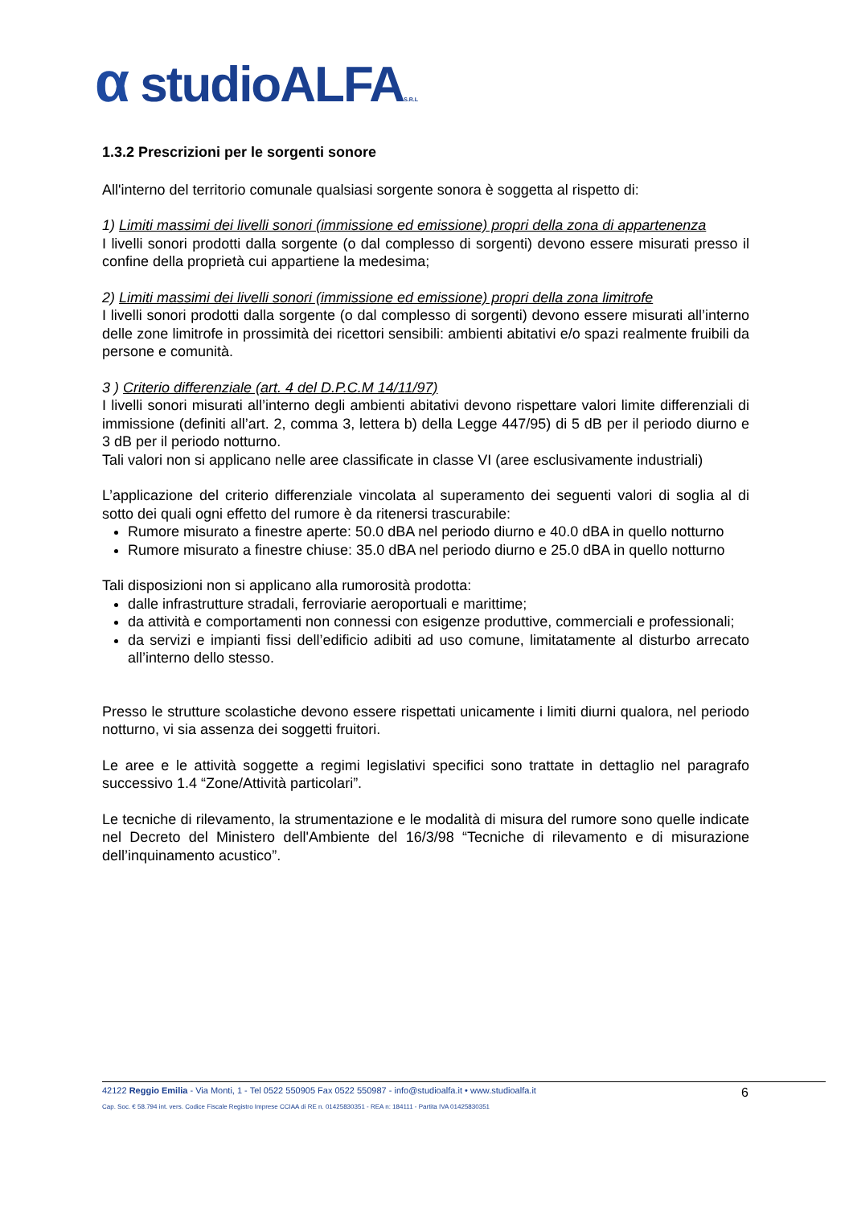α studioALFAS.R.L
1.3.2 Prescrizioni per le sorgenti sonore
All'interno del territorio comunale qualsiasi sorgente sonora è soggetta al rispetto di:
1) Limiti massimi dei livelli sonori (immissione ed emissione) propri della zona di appartenenza
I livelli sonori prodotti dalla sorgente (o dal complesso di sorgenti) devono essere misurati presso il confine della proprietà cui appartiene la medesima;
2) Limiti massimi dei livelli sonori (immissione ed emissione) propri della zona limitrofe
I livelli sonori prodotti dalla sorgente (o dal complesso di sorgenti) devono essere misurati all’interno delle zone limitrofe in prossimità dei ricettori sensibili: ambienti abitativi e/o spazi realmente fruibili da persone e comunità.
3 ) Criterio differenziale (art. 4 del D.P.C.M 14/11/97)
I livelli sonori misurati all’interno degli ambienti abitativi devono rispettare valori limite differenziali di immissione (definiti all’art. 2, comma 3, lettera b) della Legge 447/95) di 5 dB per il periodo diurno e 3 dB per il periodo notturno.
Tali valori non si applicano nelle aree classificate in classe VI (aree esclusivamente industriali)
L’applicazione del criterio differenziale vincolata al superamento dei seguenti valori di soglia al di sotto dei quali ogni effetto del rumore è da ritenersi trascurabile:
Rumore misurato a finestre aperte: 50.0 dBA nel periodo diurno e 40.0 dBA in quello notturno
Rumore misurato a finestre chiuse: 35.0 dBA nel periodo diurno e 25.0 dBA in quello notturno
Tali disposizioni non si applicano alla rumorosità prodotta:
dalle infrastrutture stradali, ferroviarie aeroportuali e marittime;
da attività e comportamenti non connessi con esigenze produttive, commerciali e professionali;
da servizi e impianti fissi dell’edificio adibiti ad uso comune, limitatamente al disturbo arrecato all’interno dello stesso.
Presso le strutture scolastiche devono essere rispettati unicamente i limiti diurni qualora, nel periodo notturno, vi sia assenza dei soggetti fruitori.
Le aree e le attività soggette a regimi legislativi specifici sono trattate in dettaglio nel paragrafo successivo 1.4 “Zone/Attività particolari”.
Le tecniche di rilevamento, la strumentazione e le modalità di misura del rumore sono quelle indicate nel Decreto del Ministero dell'Ambiente del 16/3/98 “Tecniche di rilevamento e di misurazione dell’inquinamento acustico”.
42122 Reggio Emilia - Via Monti, 1 - Tel 0522 550905 Fax 0522 550987 - info@studioalfa.it • www.studioalfa.it 6
Cap. Soc. € 58.794 int. vers. Codice Fiscale Registro Imprese CCIAA di RE n. 01425830351 - REA n: 184111 - Partita IVA 01425830351